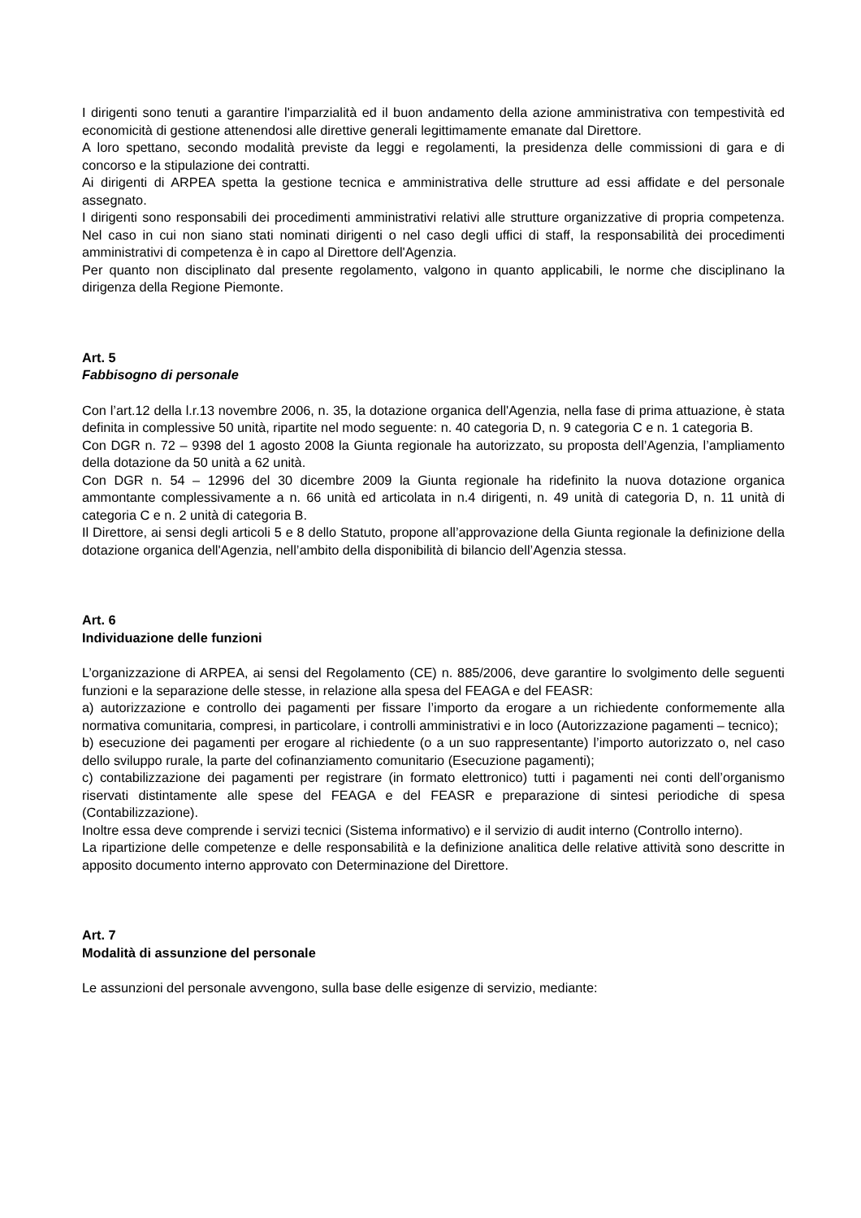I dirigenti sono tenuti a garantire l'imparzialità ed il buon andamento della azione amministrativa con tempestività ed economicità di gestione attenendosi alle direttive generali legittimamente emanate dal Direttore.
A loro spettano, secondo modalità previste da leggi e regolamenti, la presidenza delle commissioni di gara e di concorso e la stipulazione dei contratti.
Ai dirigenti di ARPEA spetta la gestione tecnica e amministrativa delle strutture ad essi affidate e del personale assegnato.
I dirigenti sono responsabili dei procedimenti amministrativi relativi alle strutture organizzative di propria competenza. Nel caso in cui non siano stati nominati dirigenti o nel caso degli uffici di staff, la responsabilità dei procedimenti amministrativi di competenza è in capo al Direttore dell'Agenzia.
Per quanto non disciplinato dal presente regolamento, valgono in quanto applicabili, le norme che disciplinano la dirigenza della Regione Piemonte.
Art. 5
Fabbisogno di personale
Con l’art.12 della l.r.13 novembre 2006, n. 35, la dotazione organica dell'Agenzia, nella fase di prima attuazione, è stata definita in complessive 50 unità, ripartite nel modo seguente: n. 40 categoria D, n. 9 categoria C e n. 1 categoria B.
Con DGR n. 72 – 9398 del 1 agosto 2008 la Giunta regionale ha autorizzato, su proposta dell’Agenzia, l’ampliamento della dotazione da 50 unità a 62 unità.
Con DGR n. 54 – 12996 del 30 dicembre 2009 la Giunta regionale ha ridefinito la nuova dotazione organica ammontante complessivamente a n. 66 unità ed articolata in n.4 dirigenti, n. 49 unità di categoria D, n. 11 unità di categoria C e n. 2 unità di categoria B.
Il Direttore, ai sensi degli articoli 5 e 8 dello Statuto, propone all’approvazione della Giunta regionale la definizione della dotazione organica dell'Agenzia, nell’ambito della disponibilità di bilancio dell’Agenzia stessa.
Art. 6
Individuazione delle funzioni
L’organizzazione di ARPEA, ai sensi del Regolamento (CE) n. 885/2006, deve garantire lo svolgimento delle seguenti funzioni e la separazione delle stesse, in relazione alla spesa del FEAGA e del FEASR:
a) autorizzazione e controllo dei pagamenti per fissare l’importo da erogare a un richiedente conformemente alla normativa comunitaria, compresi, in particolare, i controlli amministrativi e in loco (Autorizzazione pagamenti – tecnico);
b) esecuzione dei pagamenti per erogare al richiedente (o a un suo rappresentante) l’importo autorizzato o, nel caso dello sviluppo rurale, la parte del cofinanziamento comunitario (Esecuzione pagamenti);
c) contabilizzazione dei pagamenti per registrare (in formato elettronico) tutti i pagamenti nei conti dell’organismo riservati distintamente alle spese del FEAGA e del FEASR e preparazione di sintesi periodiche di spesa (Contabilizzazione).
Inoltre essa deve comprende i servizi tecnici (Sistema informativo) e il servizio di audit interno (Controllo interno).
La ripartizione delle competenze e delle responsabilità e la definizione analitica delle relative attività sono descritte in apposito documento interno approvato con Determinazione del Direttore.
Art. 7
Modalità di assunzione del personale
Le assunzioni del personale avvengono, sulla base delle esigenze di servizio, mediante: